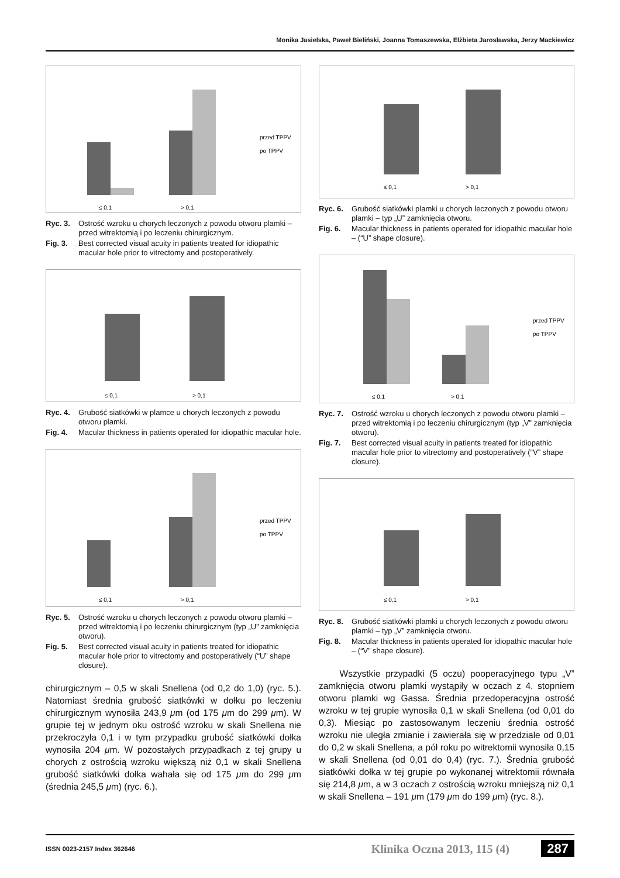Monika Jasielska, Paweł Bieliński, Joanna Tomaszewska, Elżbieta Jarosławska, Jerzy Mackiewicz
przed TPPV
po TPPV
≤ 0,1
> 0,1
Ryc. 3. Ostrość wzroku u chorych leczonych z powodu otworu plamki – przed witrektomią i po leczeniu chirurgicznym.
Fig. 3. Best corrected visual acuity in patients treated for idiopathic macular hole prior to vitrectomy and postoperatively.
≤ 0,1
> 0,1
Ryc. 4. Grubość siatkówki w plamce u chorych leczonych z powodu otworu plamki.
Fig. 4. Macular thickness in patients operated for idiopathic macular hole.
przed TPPV
po TPPV
≤ 0,1
> 0,1
Ryc. 5. Ostrość wzroku u chorych leczonych z powodu otworu plamki – przed witrektomią i po leczeniu chirurgicznym (typ „U” zamknięcia otworu).
Fig. 5. Best corrected visual acuity in patients treated for idiopathic macular hole prior to vitrectomy and postoperatively (“U” shape closure).
chirurgicznym – 0,5 w skali Snellena (od 0,2 do 1,0) (ryc. 5.). Natomiast średnia grubość siatkówki w dołku po leczeniu chirurgicznym wynosiła 243,9 μm (od 175 μm do 299 μm). W grupie tej w jednym oku ostrość wzroku w skali Snellena nie przekroczyła 0,1 i w tym przypadku grubość siatkówki dołka wynosiła 204 μm. W pozostałych przypadkach z tej grupy u chorych z ostrością wzroku większą niż 0,1 w skali Snellena grubość siatkówki dołka wahała się od 175 μm do 299 μm (średnia 245,5 μm) (ryc. 6.).
≤ 0,1
> 0,1
Ryc. 6. Grubość siatkówki plamki u chorych leczonych z powodu otworu plamki – typ „U” zamknięcia otworu.
Fig. 6. Macular thickness in patients operated for idiopathic macular hole – (“U” shape closure).
przed TPPV
po TPPV
≤ 0,1
> 0,1
Ryc. 7. Ostrość wzroku u chorych leczonych z powodu otworu plamki – przed witrektomią i po leczeniu chirurgicznym (typ „V” zamknięcia otworu).
Fig. 7. Best corrected visual acuity in patients treated for idiopathic macular hole prior to vitrectomy and postoperatively (“V” shape closure).
≤ 0,1
> 0,1
Ryc. 8. Grubość siatkówki plamki u chorych leczonych z powodu otworu plamki – typ „V” zamknięcia otworu.
Fig. 8. Macular thickness in patients operated for idiopathic macular hole – (“V” shape closure).
Wszystkie przypadki (5 oczu) pooperacyjnego typu „V” zamknięcia otworu plamki wystąpiły w oczach z 4. stopniem otworu plamki wg Gassa. Średnia przedoperacyjna ostrość wzroku w tej grupie wynosiła 0,1 w skali Snellena (od 0,01 do 0,3). Miesiąc po zastosowanym leczeniu średnia ostrość wzroku nie uległa zmianie i zawierała się w przedziale od 0,01 do 0,2 w skali Snellena, a pół roku po witrektomii wynosiła 0,15 w skali Snellena (od 0,01 do 0,4) (ryc. 7.). Średnia grubość siatkówki dołka w tej grupie po wykonanej witrektomii równała się 214,8 μm, a w 3 oczach z ostrością wzroku mniejszą niż 0,1 w skali Snellena – 191 μm (179 μm do 199 μm) (ryc. 8.).
ISSN 0023-2157 Index 362646 Klinika Oczna 2013, 115 (4) 287